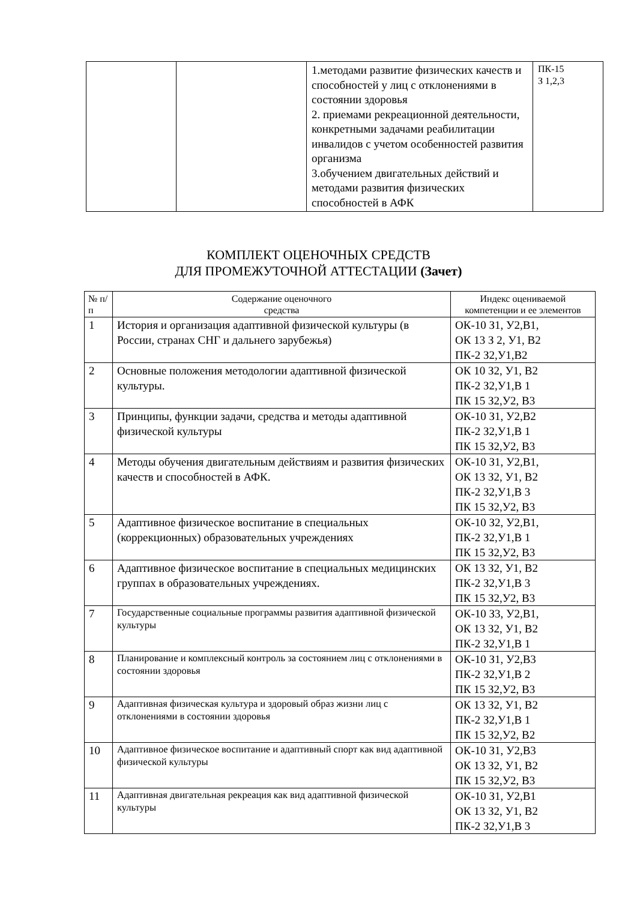| | | 1.методами развитие физических качеств и способностей у лиц с отклонениями в состоянии здоровья 2. приемами рекреационной деятельности, конкретными задачами реабилитации инвалидов с учетом особенностей развития организма 3.обучением двигательных действий и методами развития физических способностей в АФК | ПК-15 З 1,2,3 |
КОМПЛЕКТ ОЦЕНОЧНЫХ СРЕДСТВ
ДЛЯ ПРОМЕЖУТОЧНОЙ АТТЕСТАЦИИ (Зачет)
| № п/п | Содержание оценочного средства | Индекс оцениваемой компетенции и ее элементов |
| --- | --- | --- |
| 1 | История и организация адаптивной физической культуры (в России, странах СНГ и дальнего зарубежья) | ОК-10 З1, У2,В1, ОК 13 З 2, У1, В2 ПК-2 З2,У1,В2 |
| 2 | Основные положения методологии адаптивной физической культуры. | ОК 10 З2, У1, В2 ПК-2 З2,У1,В 1 ПК 15 З2,У2, В3 |
| 3 | Принципы, функции задачи, средства и методы адаптивной физической культуры | ОК-10 З1, У2,В2 ПК-2 З2,У1,В 1 ПК 15 З2,У2, В3 |
| 4 | Методы обучения двигательным действиям и развития физических качеств и способностей в АФК. | ОК-10 З1, У2,В1, ОК 13 З2, У1, В2 ПК-2 З2,У1,В 3 ПК 15 З2,У2, В3 |
| 5 | Адаптивное физическое воспитание в специальных (коррекционных) образовательных учреждениях | ОК-10 З2, У2,В1, ПК-2 З2,У1,В 1 ПК 15 З2,У2, В3 |
| 6 | Адаптивное физическое воспитание в специальных медицинских группах в образовательных учреждениях. | ОК 13 З2, У1, В2 ПК-2 З2,У1,В 3 ПК 15 З2,У2, В3 |
| 7 | Государственные социальные программы развития адаптивной физической культуры | ОК-10 З3, У2,В1, ОК 13 З2, У1, В2 ПК-2 З2,У1,В 1 |
| 8 | Планирование и комплексный контроль за состоянием лиц с отклонениями в состоянии здоровья | ОК-10 З1, У2,В3 ПК-2 З2,У1,В 2 ПК 15 З2,У2, В3 |
| 9 | Адаптивная физическая культура и здоровый образ жизни лиц с отклонениями в состоянии здоровья | ОК 13 З2, У1, В2 ПК-2 З2,У1,В 1 ПК 15 З2,У2, В2 |
| 10 | Адаптивное физическое воспитание и адаптивный спорт как вид адаптивной физической культуры | ОК-10 З1, У2,В3 ОК 13 З2, У1, В2 ПК 15 З2,У2, В3 |
| 11 | Адаптивная двигательная рекреация как вид адаптивной физической культуры | ОК-10 З1, У2,В1 ОК 13 З2, У1, В2 ПК-2 З2,У1,В 3 |